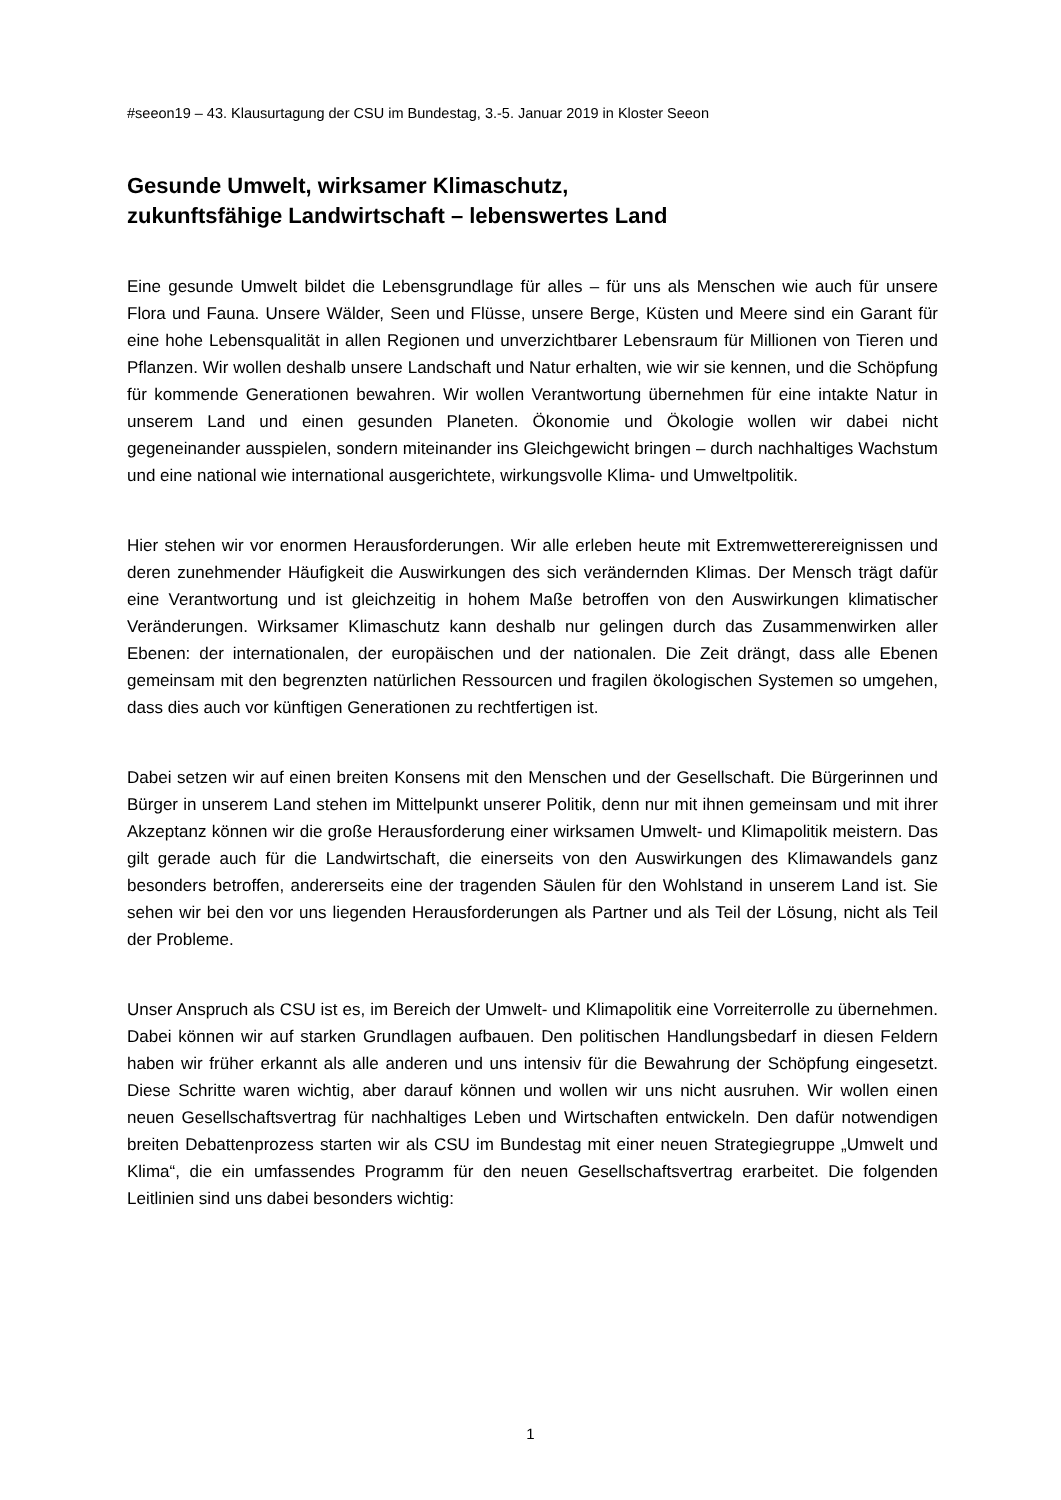#seeon19 – 43. Klausurtagung der CSU im Bundestag, 3.-5. Januar 2019 in Kloster Seeon
Gesunde Umwelt, wirksamer Klimaschutz,
zukunftsfähige Landwirtschaft – lebenswertes Land
Eine gesunde Umwelt bildet die Lebensgrundlage für alles – für uns als Menschen wie auch für unsere Flora und Fauna. Unsere Wälder, Seen und Flüsse, unsere Berge, Küsten und Meere sind ein Garant für eine hohe Lebensqualität in allen Regionen und unverzichtbarer Lebensraum für Millionen von Tieren und Pflanzen. Wir wollen deshalb unsere Landschaft und Natur erhalten, wie wir sie kennen, und die Schöpfung für kommende Generationen bewahren. Wir wollen Verantwortung übernehmen für eine intakte Natur in unserem Land und einen gesunden Planeten. Ökonomie und Ökologie wollen wir dabei nicht gegeneinander ausspielen, sondern miteinander ins Gleichgewicht bringen – durch nachhaltiges Wachstum und eine national wie international ausgerichtete, wirkungsvolle Klima- und Umweltpolitik.
Hier stehen wir vor enormen Herausforderungen. Wir alle erleben heute mit Extremwetterereignissen und deren zunehmender Häufigkeit die Auswirkungen des sich verändernden Klimas. Der Mensch trägt dafür eine Verantwortung und ist gleichzeitig in hohem Maße betroffen von den Auswirkungen klimatischer Veränderungen. Wirksamer Klimaschutz kann deshalb nur gelingen durch das Zusammenwirken aller Ebenen: der internationalen, der europäischen und der nationalen. Die Zeit drängt, dass alle Ebenen gemeinsam mit den begrenzten natürlichen Ressourcen und fragilen ökologischen Systemen so umgehen, dass dies auch vor künftigen Generationen zu rechtfertigen ist.
Dabei setzen wir auf einen breiten Konsens mit den Menschen und der Gesellschaft. Die Bürgerinnen und Bürger in unserem Land stehen im Mittelpunkt unserer Politik, denn nur mit ihnen gemeinsam und mit ihrer Akzeptanz können wir die große Herausforderung einer wirksamen Umwelt- und Klimapolitik meistern. Das gilt gerade auch für die Landwirtschaft, die einerseits von den Auswirkungen des Klimawandels ganz besonders betroffen, andererseits eine der tragenden Säulen für den Wohlstand in unserem Land ist. Sie sehen wir bei den vor uns liegenden Herausforderungen als Partner und als Teil der Lösung, nicht als Teil der Probleme.
Unser Anspruch als CSU ist es, im Bereich der Umwelt- und Klimapolitik eine Vorreiterrolle zu übernehmen. Dabei können wir auf starken Grundlagen aufbauen. Den politischen Handlungsbedarf in diesen Feldern haben wir früher erkannt als alle anderen und uns intensiv für die Bewahrung der Schöpfung eingesetzt. Diese Schritte waren wichtig, aber darauf können und wollen wir uns nicht ausruhen. Wir wollen einen neuen Gesellschaftsvertrag für nachhaltiges Leben und Wirtschaften entwickeln. Den dafür notwendigen breiten Debattenprozess starten wir als CSU im Bundestag mit einer neuen Strategiegruppe „Umwelt und Klima“, die ein umfassendes Programm für den neuen Gesellschaftsvertrag erarbeitet. Die folgenden Leitlinien sind uns dabei besonders wichtig:
1